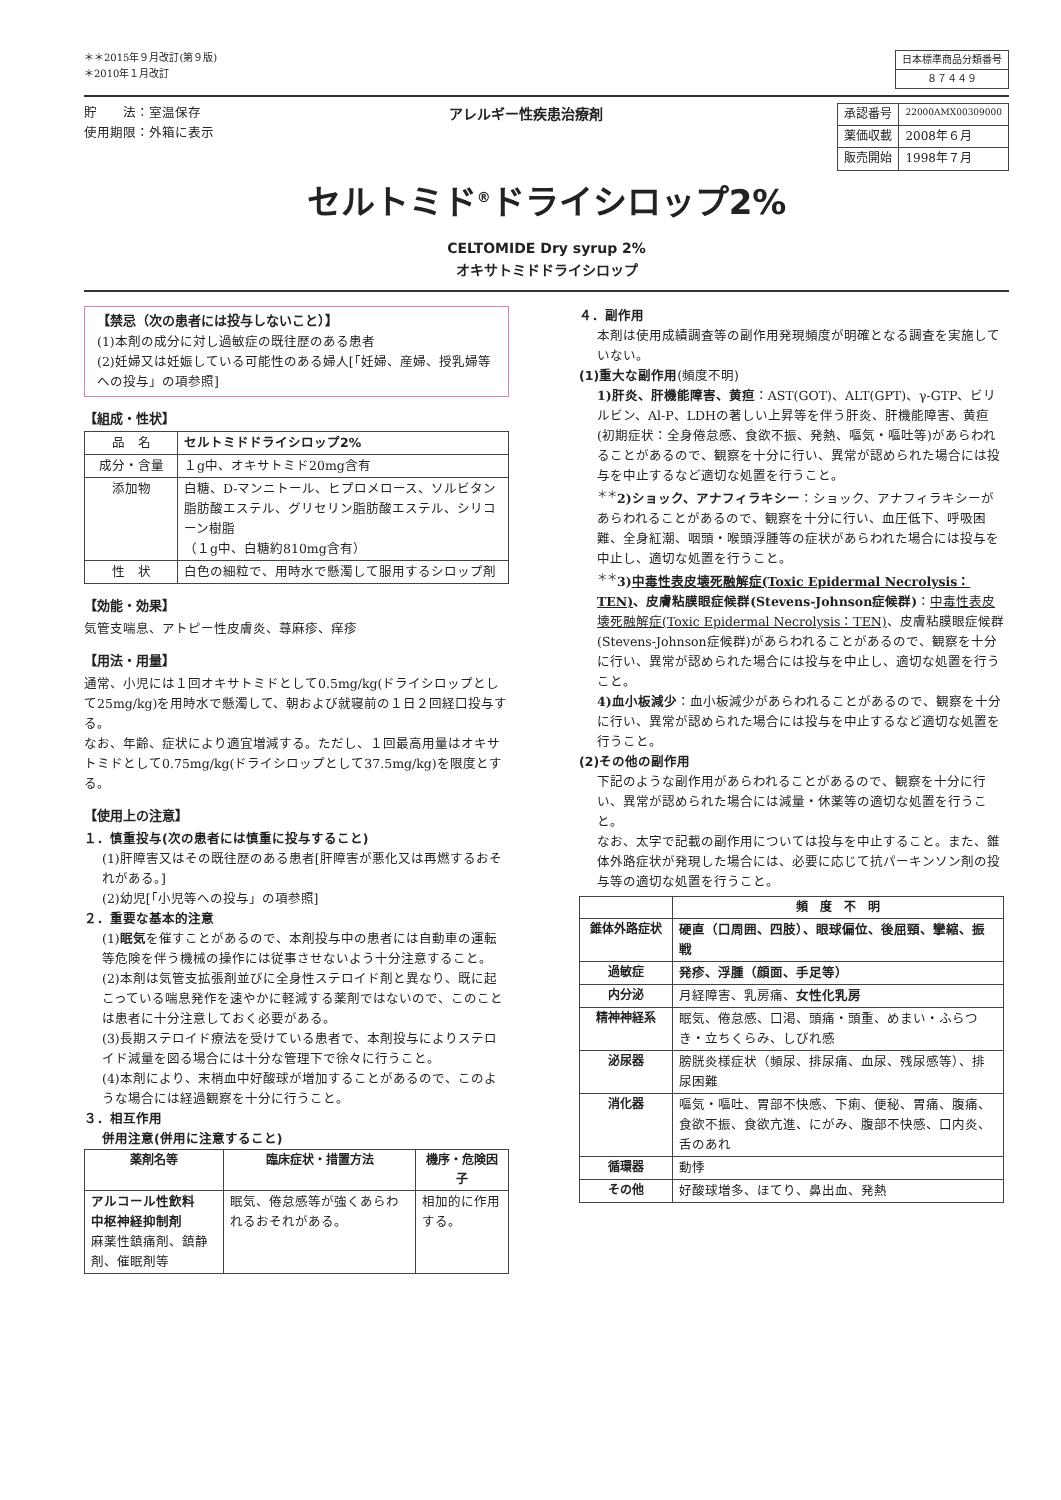＊＊2015年９月改訂(第９版)
＊2010年１月改訂
| 日本標準商品分類番号 |
| ８７４４９ |
貯　　法：室温保存
使用期限：外箱に表示
アレルギー性疾患治療剤
| 承認番号 | 22000AMX00309000 |
| 薬価収載 | 2008年６月 |
| 販売開始 | 1998年７月 |
セルトミド<sup>®</sup>ドライシロップ2%
CELTOMIDE Dry syrup 2%
オキサトミドドライシロップ
【禁忌（次の患者には投与しないこと）】
(1)本剤の成分に対し過敏症の既往歴のある患者
(2)妊婦又は妊娠している可能性のある婦人[「妊婦、産婦、授乳婦等への投与」の項参照]
【組成・性状】
| 品 名 | セルトミドドライシロップ2% |
| 成分・含量 | １g中、オキサトミド20mg含有 |
| 添加物 | 白糖、D-マンニトール、ヒプロメロース、ソルビタン脂肪酸エステル、グリセリン脂肪酸エステル、シリコーン樹脂 （１g中、白糖約810mg含有） |
| 性 状 | 白色の細粒で、用時水で懸濁して服用するシロップ剤 |
【効能・効果】
気管支喘息、アトピー性皮膚炎、蕁麻疹、痒疹
【用法・用量】
通常、小児には１回オキサトミドとして0.5mg/kg(ドライシロップとして25mg/kg)を用時水で懸濁して、朝および就寝前の１日２回経口投与する。
なお、年齢、症状により適宜増減する。ただし、１回最高用量はオキサトミドとして0.75mg/kg(ドライシロップとして37.5mg/kg)を限度とする。
【使用上の注意】
１．慎重投与(次の患者には慎重に投与すること)
(1)肝障害又はその既往歴のある患者[肝障害が悪化又は再燃するおそれがある。]
(2)幼児[「小児等への投与」の項参照]
２．重要な基本的注意
(1)眠気を催すことがあるので、本剤投与中の患者には自動車の運転等危険を伴う機械の操作には従事させないよう十分注意すること。
(2)本剤は気管支拡張剤並びに全身性ステロイド剤と異なり、既に起こっている喘息発作を速やかに軽減する薬剤ではないので、このことは患者に十分注意しておく必要がある。
(3)長期ステロイド療法を受けている患者で、本剤投与によりステロイド減量を図る場合には十分な管理下で徐々に行うこと。
(4)本剤により、末梢血中好酸球が増加することがあるので、このような場合には経過観察を十分に行うこと。
３．相互作用
併用注意(併用に注意すること)
| 薬剤名等 | 臨床症状・措置方法 | 機序・危険因子 |
| --- | --- | --- |
| アルコール性飲料 中枢神経抑制剤 麻薬性鎮痛剤、鎮静剤、催眠剤等 | 眠気、倦怠感等が強くあらわれるおそれがある。 | 相加的に作用する。 |
４．副作用
本剤は使用成績調査等の副作用発現頻度が明確となる調査を実施していない。
(1)重大な副作用(頻度不明)
1)肝炎、肝機能障害、黄疸：AST(GOT)、ALT(GPT)、γ-GTP、ビリルビン、Al-P、LDHの著しい上昇等を伴う肝炎、肝機能障害、黄疸(初期症状：全身倦怠感、食欲不振、発熱、嘔気・嘔吐等)があらわれることがあるので、観察を十分に行い、異常が認められた場合には投与を中止するなど適切な処置を行うこと。
<sup>＊＊</sup>2)ショック、アナフィラキシー：ショック、アナフィラキシーがあらわれることがあるので、観察を十分に行い、血圧低下、呼吸困難、全身紅潮、咽頭・喉頭浮腫等の症状があらわれた場合には投与を中止し、適切な処置を行うこと。
<sup>＊＊</sup>3)中毒性表皮壊死融解症(Toxic Epidermal Necrolysis：TEN)、皮膚粘膜眼症候群(Stevens-Johnson症候群)：中毒性表皮壊死融解症(Toxic Epidermal Necrolysis：TEN)、皮膚粘膜眼症候群(Stevens-Johnson症候群)があらわれることがあるので、観察を十分に行い、異常が認められた場合には投与を中止し、適切な処置を行うこと。
4)血小板減少：血小板減少があらわれることがあるので、観察を十分に行い、異常が認められた場合には投与を中止するなど適切な処置を行うこと。
(2)その他の副作用
下記のような副作用があらわれることがあるので、観察を十分に行い、異常が認められた場合には減量・休薬等の適切な処置を行うこと。
なお、太字で記載の副作用については投与を中止すること。また、錐体外路症状が発現した場合には、必要に応じて抗パーキンソン剤の投与等の適切な処置を行うこと。
| | 頻 度 不 明 |
| --- | --- |
| 錐体外路症状 | 硬直（口周囲、四肢）、眼球偏位、後屈頸、攣縮、振戦 |
| 過敏症 | 発疹、浮腫（顔面、手足等） |
| 内分泌 | 月経障害、乳房痛、 女性化乳房 |
| 精神神経系 | 眠気、倦怠感、口渇、頭痛・頭重、めまい・ふらつき・立ちくらみ、しびれ感 |
| 泌尿器 | 膀胱炎様症状（頻尿、排尿痛、血尿、残尿感等）、排尿困難 |
| 消化器 | 嘔気・嘔吐、胃部不快感、下痢、便秘、胃痛、腹痛、食欲不振、食欲亢進、にがみ、腹部不快感、口内炎、舌のあれ |
| 循環器 | 動悸 |
| その他 | 好酸球増多、ほてり、鼻出血、発熱 |